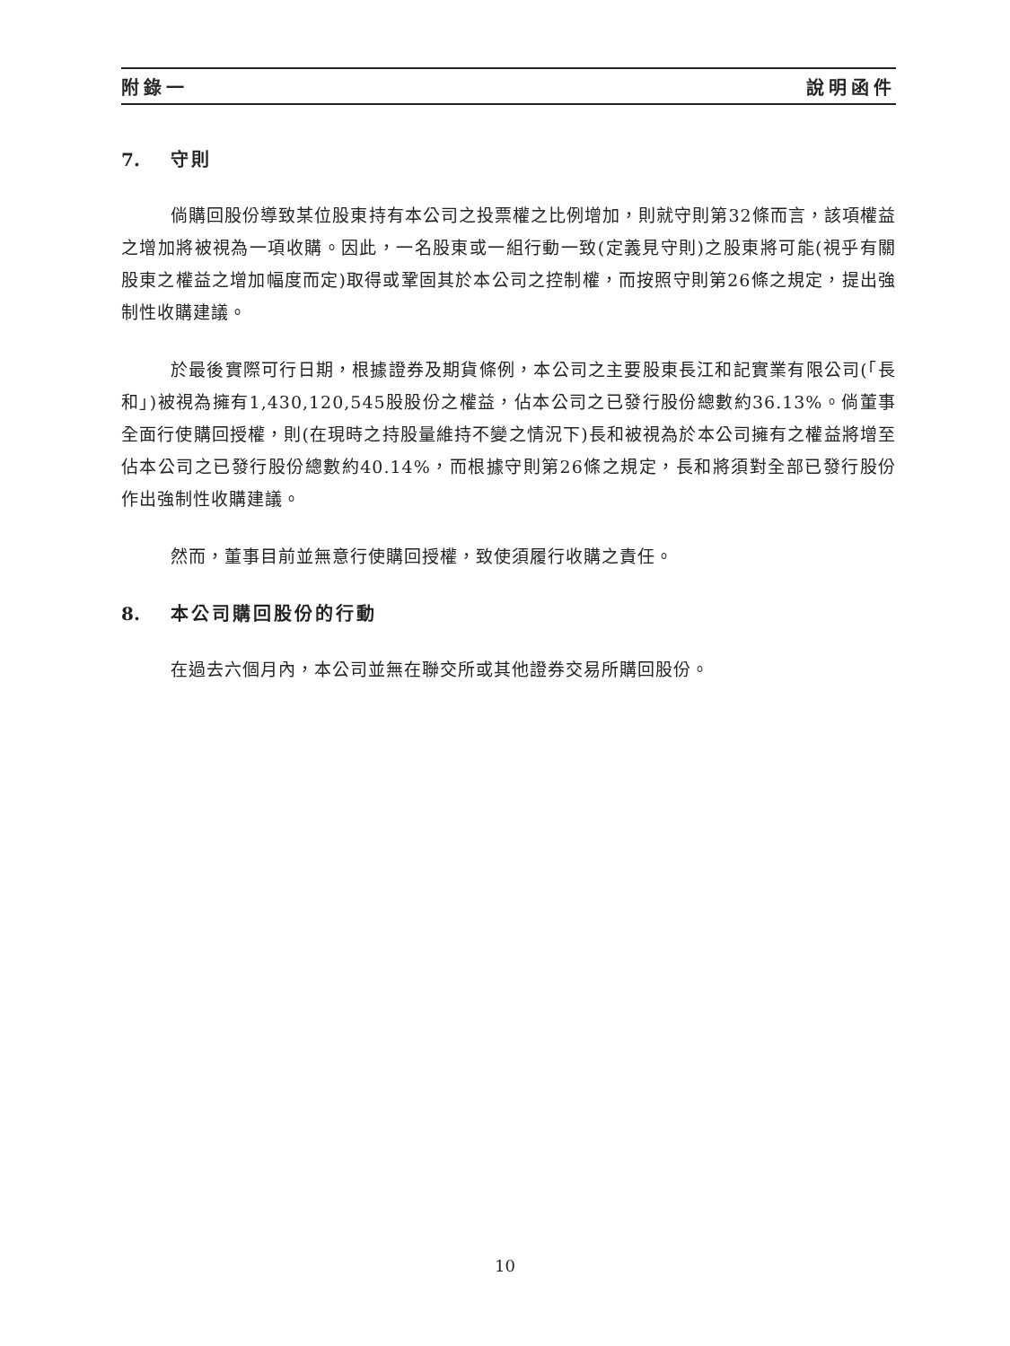附錄一 說明函件
7. 守則
倘購回股份導致某位股東持有本公司之投票權之比例增加，則就守則第32條而言，該項權益之增加將被視為一項收購。因此，一名股東或一組行動一致(定義見守則)之股東將可能(視乎有關股東之權益之增加幅度而定)取得或鞏固其於本公司之控制權，而按照守則第26條之規定，提出強制性收購建議。
於最後實際可行日期，根據證券及期貨條例，本公司之主要股東長江和記實業有限公司(「長和」)被視為擁有1,430,120,545股股份之權益，佔本公司之已發行股份總數約36.13%。倘董事全面行使購回授權，則(在現時之持股量維持不變之情況下)長和被視為於本公司擁有之權益將增至佔本公司之已發行股份總數約40.14%，而根據守則第26條之規定，長和將須對全部已發行股份作出強制性收購建議。
然而，董事目前並無意行使購回授權，致使須履行收購之責任。
8. 本公司購回股份的行動
在過去六個月內，本公司並無在聯交所或其他證券交易所購回股份。
10